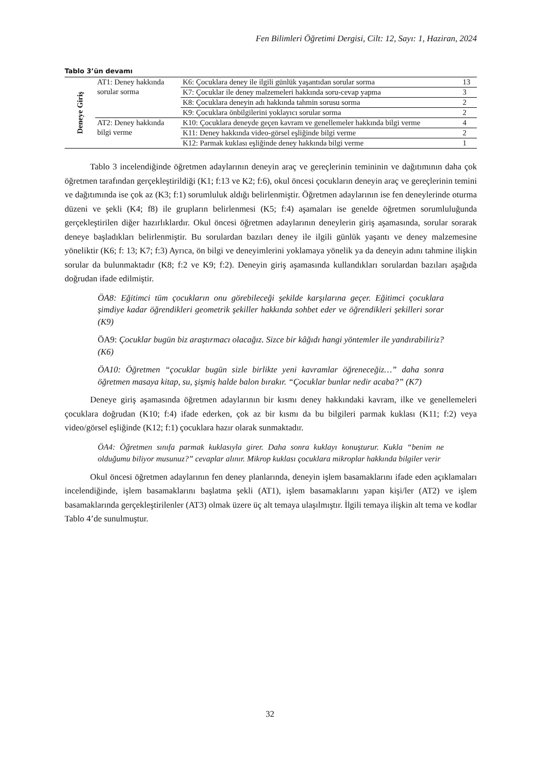Fen Bilimleri Öğretimi Dergisi, Cilt: 12, Sayı: 1, Haziran, 2024
Tablo 3’ün devamı
| Deneye Giriş | AT1: Deney hakkında sorular sorma | K6: Çocuklara deney ile ilgili günlük yaşantıdan sorular sorma | 13 |
| | | K7: Çocuklar ile deney malzemeleri hakkında soru-cevap yapma | 3 |
| | | K8: Çocuklara deneyin adı hakkında tahmin sorusu sorma | 2 |
| | | K9: Çocuklara önbilgilerini yoklayıcı sorular sorma | 2 |
| | AT2: Deney hakkında bilgi verme | K10: Çocuklara deneyde geçen kavram ve genellemeler hakkında bilgi verme | 4 |
| | | K11: Deney hakkında video-görsel eşliğinde bilgi verme | 2 |
| | | K12: Parmak kuklası eşliğinde deney hakkında bilgi verme | 1 |
Tablo 3 incelendiğinde öğretmen adaylarının deneyin araç ve gereçlerinin temininin ve dağıtımının daha çok öğretmen tarafından gerçekleştirildiği (K1; f:13 ve K2; f:6), okul öncesi çocukların deneyin araç ve gereçlerinin temini ve dağıtımında ise çok az (K3; f:1) sorumluluk aldığı belirlenmiştir. Öğretmen adaylarının ise fen deneylerinde oturma düzeni ve şekli (K4; f8) ile grupların belirlenmesi (K5; f:4) aşamaları ise genelde öğretmen sorumluluğunda gerçekleştirilen diğer hazırlıklardır. Okul öncesi öğretmen adaylarının deneylerin giriş aşamasında, sorular sorarak deneye başladıkları belirlenmiştir. Bu sorulardan bazıları deney ile ilgili günlük yaşantı ve deney malzemesine yöneliktir (K6; f: 13; K7; f:3) Ayrıca, ön bilgi ve deneyimlerini yoklamaya yönelik ya da deneyin adını tahmine ilişkin sorular da bulunmaktadır (K8; f:2 ve K9; f:2). Deneyin giriş aşamasında kullandıkları sorulardan bazıları aşağıda doğrudan ifade edilmiştir.
ÖA8: Eğitimci tüm çocukların onu görebileceği şekilde karşılarına geçer. Eğitimci çocuklara şimdiye kadar öğrendikleri geometrik şekiller hakkında sohbet eder ve öğrendikleri şekilleri sorar (K9)
ÖA9: Çocuklar bugün biz araştırmacı olacağız. Sizce bir kâğıdı hangi yöntemler ile yandırabiliriz? (K6)
ÖA10: Öğretmen “çocuklar bugün sizle birlikte yeni kavramlar öğreneceğiz…” daha sonra öğretmen masaya kitap, su, şişmiş halde balon bırakır. “Çocuklar bunlar nedir acaba?” (K7)
Deneye giriş aşamasında öğretmen adaylarının bir kısmı deney hakkındaki kavram, ilke ve genellemeleri çocuklara doğrudan (K10; f:4) ifade ederken, çok az bir kısmı da bu bilgileri parmak kuklası (K11; f:2) veya video/görsel eşliğinde (K12; f:1) çocuklara hazır olarak sunmaktadır.
ÖA4: Öğretmen sınıfa parmak kuklasıyla girer. Daha sonra kuklayı konuşturur. Kukla “benim ne olduğumu biliyor musunuz?” cevaplar alınır. Mikrop kuklası çocuklara mikroplar hakkında bilgiler verir
Okul öncesi öğretmen adaylarının fen deney planlarında, deneyin işlem basamaklarını ifade eden açıklamaları incelendiğinde, işlem basamaklarını başlatma şekli (AT1), işlem basamaklarını yapan kişi/ler (AT2) ve işlem basamaklarında gerçekleştirilenler (AT3) olmak üzere üç alt temaya ulaşılmıştır. İlgili temaya ilişkin alt tema ve kodlar Tablo 4’de sunulmuştur.
32